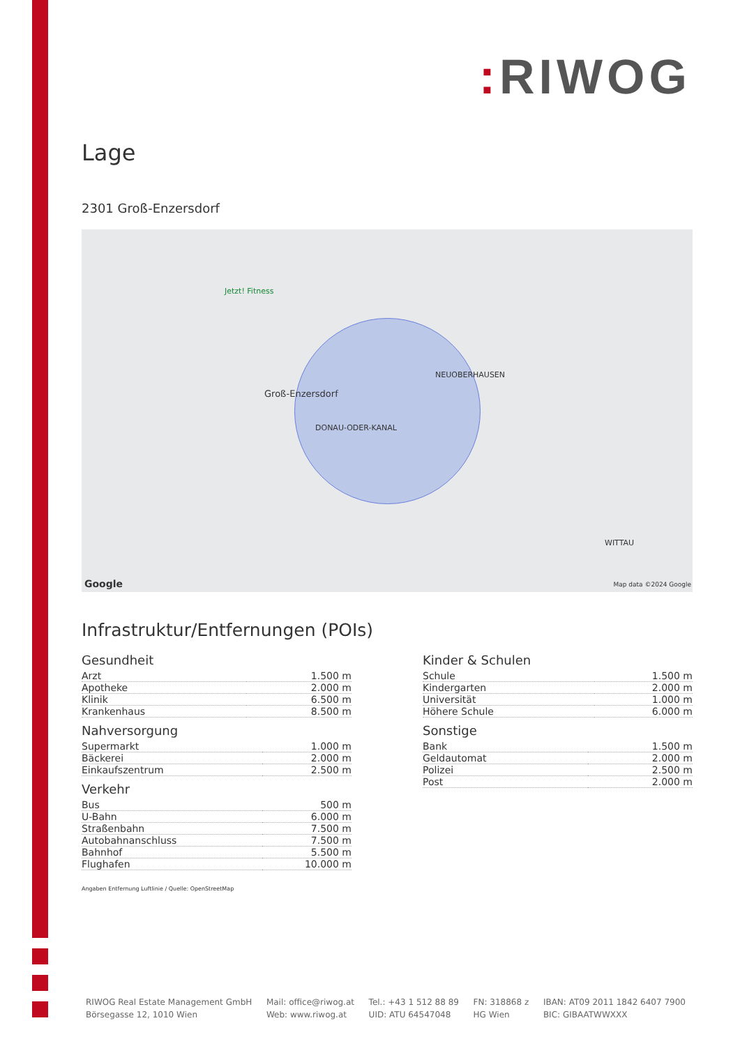: RIWOG
Lage
2301 Groß-Enzersdorf
Jetzt! Fitness
Groß-Enzersdorf
DONAU-ODER-KANAL
NEUOBERHAUSEN
WITTAU
Google Map data ©2024 Google
Infrastruktur/Entfernungen (POIs)
Gesundheit
| Arzt | 1.500 m |
| Apotheke | 2.000 m |
| Klinik | 6.500 m |
| Krankenhaus | 8.500 m |
Nahversorgung
| Supermarkt | 1.000 m |
| Bäckerei | 2.000 m |
| Einkaufszentrum | 2.500 m |
Verkehr
| Bus | 500 m |
| U-Bahn | 6.000 m |
| Straßenbahn | 7.500 m |
| Autobahnanschluss | 7.500 m |
| Bahnhof | 5.500 m |
| Flughafen | 10.000 m |
Angaben Entfernung Luftlinie / Quelle: OpenStreetMap
Kinder & Schulen
| Schule | 1.500 m |
| Kindergarten | 2.000 m |
| Universität | 1.000 m |
| Höhere Schule | 6.000 m |
Sonstige
| Bank | 1.500 m |
| Geldautomat | 2.000 m |
| Polizei | 2.500 m |
| Post | 2.000 m |
RIWOG Real Estate Management GmbH
Börsegasse 12, 1010 Wien
Mail: office@riwog.at
Web: www.riwog.at
Tel.: +43 1 512 88 89
UID: ATU 64547048
FN: 318868 z
HG Wien
IBAN: AT09 2011 1842 6407 7900
BIC: GIBAATWWXXX